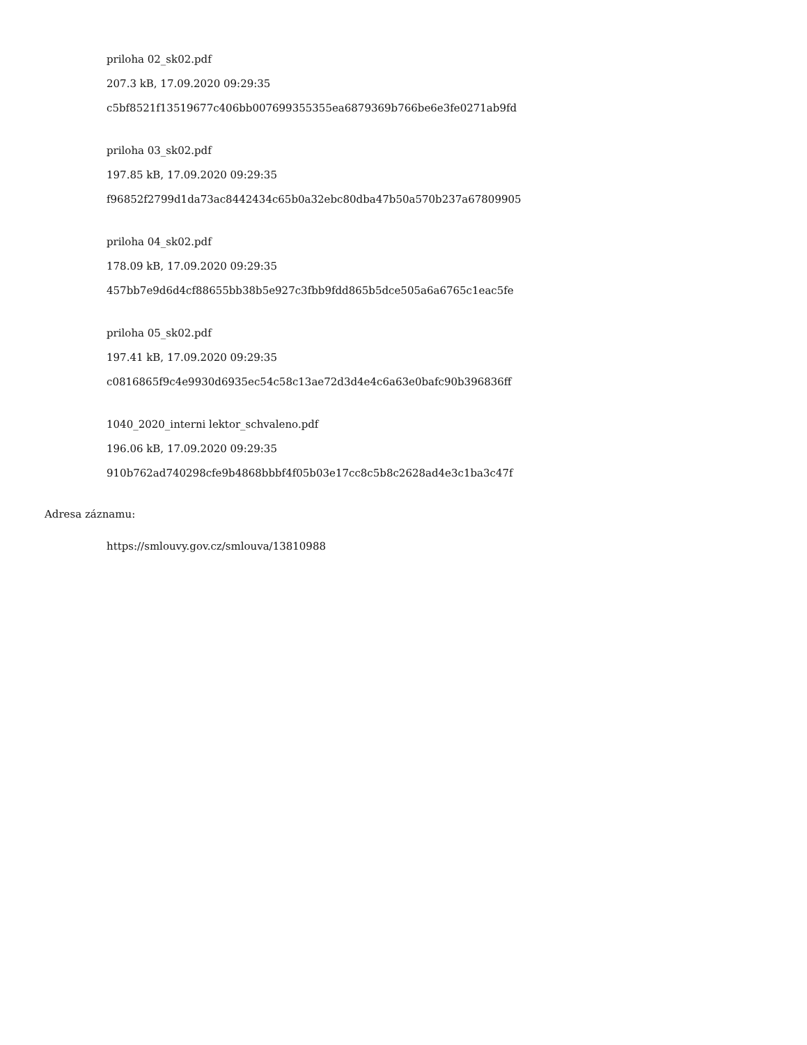priloha 02_sk02.pdf
207.3 kB, 17.09.2020 09:29:35
c5bf8521f13519677c406bb007699355355ea6879369b766be6e3fe0271ab9fd
priloha 03_sk02.pdf
197.85 kB, 17.09.2020 09:29:35
f96852f2799d1da73ac8442434c65b0a32ebc80dba47b50a570b237a67809905
priloha 04_sk02.pdf
178.09 kB, 17.09.2020 09:29:35
457bb7e9d6d4cf88655bb38b5e927c3fbb9fdd865b5dce505a6a6765c1eac5fe
priloha 05_sk02.pdf
197.41 kB, 17.09.2020 09:29:35
c0816865f9c4e9930d6935ec54c58c13ae72d3d4e4c6a63e0bafc90b396836ff
1040_2020_interni lektor_schvaleno.pdf
196.06 kB, 17.09.2020 09:29:35
910b762ad740298cfe9b4868bbbf4f05b03e17cc8c5b8c2628ad4e3c1ba3c47f
Adresa záznamu:
https://smlouvy.gov.cz/smlouva/13810988